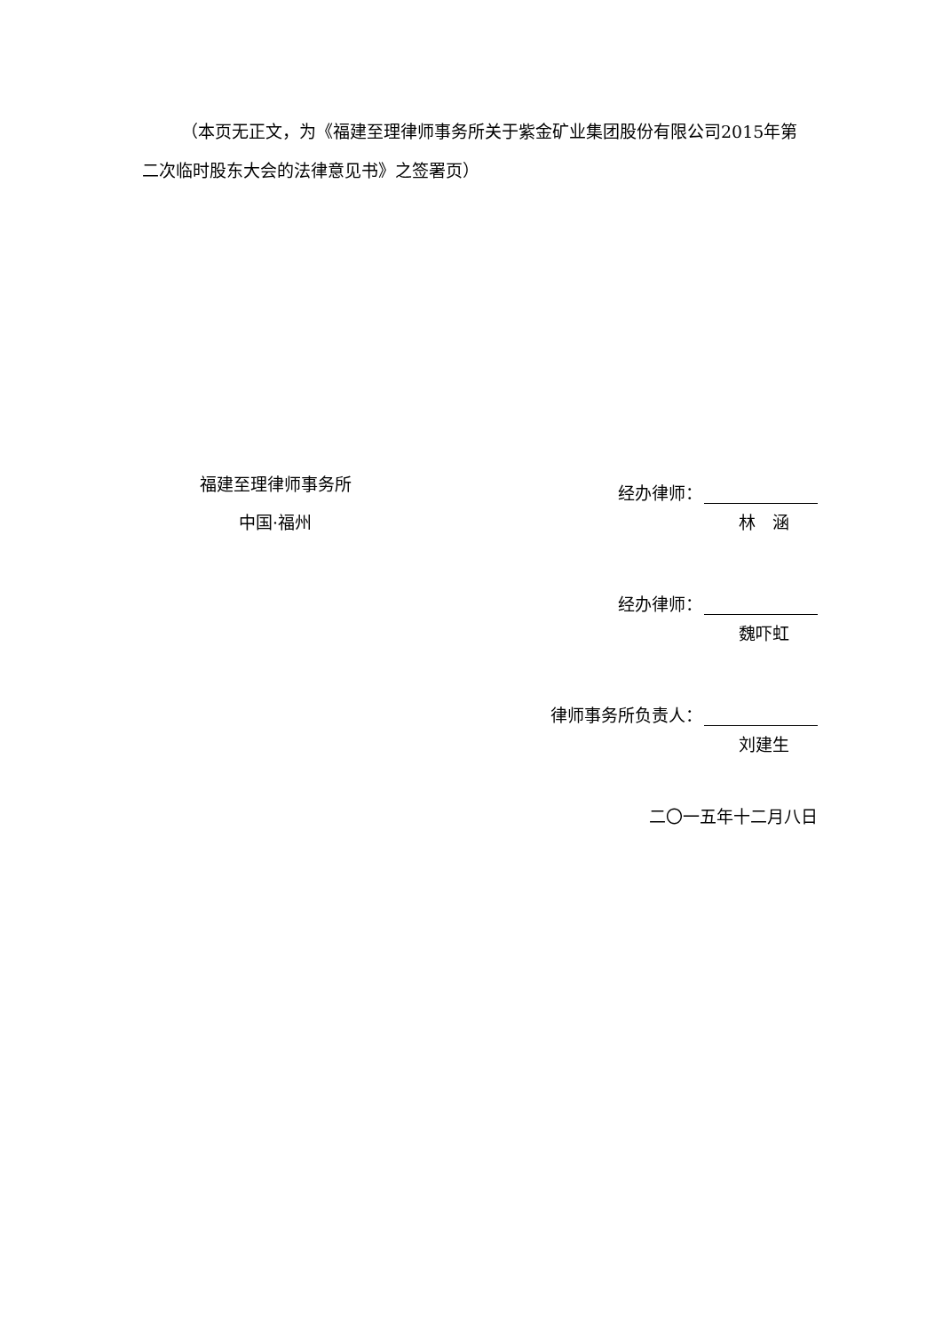（本页无正文，为《福建至理律师事务所关于紫金矿业集团股份有限公司2015年第二次临时股东大会的法律意见书》之签署页）
福建至理律师事务所
中国·福州
经办律师：
林　涵
经办律师：
魏吓虹
律师事务所负责人：
刘建生
二〇一五年十二月八日